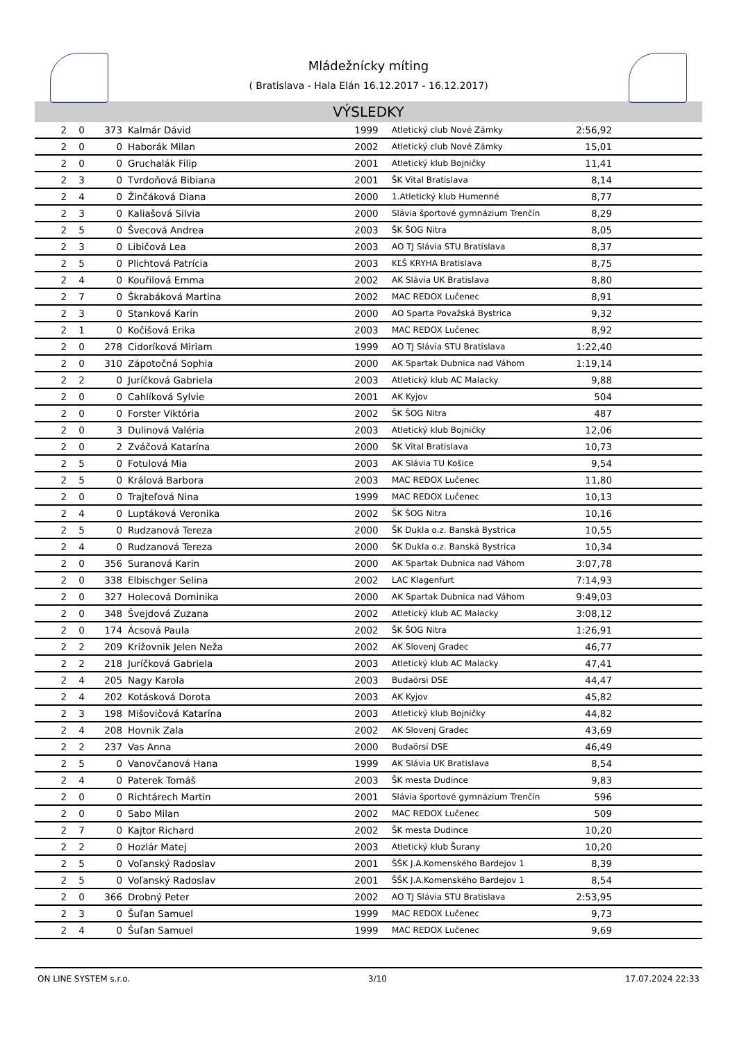Mládežnícky míting
( Bratislava - Hala Elán 16.12.2017 - 16.12.2017)
VÝSLEDKY
| 2 | 0 | 373 | Kalmár Dávid | 1999 | Atletický club Nové Zámky | 2:56,92 | |
| 2 | 0 | 0 | Haborák Milan | 2002 | Atletický club Nové Zámky | 15,01 | |
| 2 | 0 | 0 | Gruchalák Filip | 2001 | Atletický klub Bojničky | 11,41 | |
| 2 | 3 | 0 | Tvrdoňová Bibiana | 2001 | ŠK Vital Bratislava | 8,14 | |
| 2 | 4 | 0 | Žinčáková Diana | 2000 | 1.Atletický klub Humenné | 8,77 | |
| 2 | 3 | 0 | Kaliašová Silvia | 2000 | Slávia športové gymnázium Trenčín | 8,29 | |
| 2 | 5 | 0 | Švecová Andrea | 2003 | ŠK ŠOG Nitra | 8,05 | |
| 2 | 3 | 0 | Libičová Lea | 2003 | AO TJ Slávia STU Bratislava | 8,37 | |
| 2 | 5 | 0 | Plichtová Patrícia | 2003 | KĽŠ KRYHA Bratislava | 8,75 | |
| 2 | 4 | 0 | Kouřilová Emma | 2002 | AK Slávia UK Bratislava | 8,80 | |
| 2 | 7 | 0 | Škrabáková Martina | 2002 | MAC REDOX Lučenec | 8,91 | |
| 2 | 3 | 0 | Stanková Karin | 2000 | AO Sparta Považská Bystrica | 9,32 | |
| 2 | 1 | 0 | Kočišová Erika | 2003 | MAC REDOX Lučenec | 8,92 | |
| 2 | 0 | 278 | Cidoríková Miriam | 1999 | AO TJ Slávia STU Bratislava | 1:22,40 | |
| 2 | 0 | 310 | Zápotočná Sophia | 2000 | AK Spartak Dubnica nad Váhom | 1:19,14 | |
| 2 | 2 | 0 | Juríčková Gabriela | 2003 | Atletický klub AC Malacky | 9,88 | |
| 2 | 0 | 0 | Cahlíková Sylvie | 2001 | AK Kyjov | 504 | |
| 2 | 0 | 0 | Forster Viktória | 2002 | ŠK ŠOG Nitra | 487 | |
| 2 | 0 | 3 | Dulinová Valéria | 2003 | Atletický klub Bojničky | 12,06 | |
| 2 | 0 | 2 | Zváčová Katarína | 2000 | ŠK Vital Bratislava | 10,73 | |
| 2 | 5 | 0 | Fotulová Mia | 2003 | AK Slávia TU Košice | 9,54 | |
| 2 | 5 | 0 | Králová Barbora | 2003 | MAC REDOX Lučenec | 11,80 | |
| 2 | 0 | 0 | Trajteľová Nina | 1999 | MAC REDOX Lučenec | 10,13 | |
| 2 | 4 | 0 | Luptáková Veronika | 2002 | ŠK ŠOG Nitra | 10,16 | |
| 2 | 5 | 0 | Rudzanová Tereza | 2000 | ŠK Dukla o.z. Banská Bystrica | 10,55 | |
| 2 | 4 | 0 | Rudzanová Tereza | 2000 | ŠK Dukla o.z. Banská Bystrica | 10,34 | |
| 2 | 0 | 356 | Suranová Karin | 2000 | AK Spartak Dubnica nad Váhom | 3:07,78 | |
| 2 | 0 | 338 | Elbischger Selina | 2002 | LAC Klagenfurt | 7:14,93 | |
| 2 | 0 | 327 | Holecová Dominika | 2000 | AK Spartak Dubnica nad Váhom | 9:49,03 | |
| 2 | 0 | 348 | Švejdová Zuzana | 2002 | Atletický klub AC Malacky | 3:08,12 | |
| 2 | 0 | 174 | Ácsová Paula | 2002 | ŠK ŠOG Nitra | 1:26,91 | |
| 2 | 2 | 209 | Križovnik Jelen Neža | 2002 | AK Slovenj Gradec | 46,77 | |
| 2 | 2 | 218 | Juríčková Gabriela | 2003 | Atletický klub AC Malacky | 47,41 | |
| 2 | 4 | 205 | Nagy Karola | 2003 | Budaörsi DSE | 44,47 | |
| 2 | 4 | 202 | Kotásková Dorota | 2003 | AK Kyjov | 45,82 | |
| 2 | 3 | 198 | Mišovičová Katarína | 2003 | Atletický klub Bojničky | 44,82 | |
| 2 | 4 | 208 | Hovnik Zala | 2002 | AK Slovenj Gradec | 43,69 | |
| 2 | 2 | 237 | Vas Anna | 2000 | Budaörsi DSE | 46,49 | |
| 2 | 5 | 0 | Vanovčanová Hana | 1999 | AK Slávia UK Bratislava | 8,54 | |
| 2 | 4 | 0 | Paterek Tomáš | 2003 | ŠK mesta Dudince | 9,83 | |
| 2 | 0 | 0 | Richtárech Martin | 2001 | Slávia športové gymnázium Trenčín | 596 | |
| 2 | 0 | 0 | Sabo Milan | 2002 | MAC REDOX Lučenec | 509 | |
| 2 | 7 | 0 | Kajtor Richard | 2002 | ŠK mesta Dudince | 10,20 | |
| 2 | 2 | 0 | Hozlár Matej | 2003 | Atletický klub Šurany | 10,20 | |
| 2 | 5 | 0 | Voľanský Radoslav | 2001 | ŠŠK J.A.Komenského Bardejov 1 | 8,39 | |
| 2 | 5 | 0 | Voľanský Radoslav | 2001 | ŠŠK J.A.Komenského Bardejov 1 | 8,54 | |
| 2 | 0 | 366 | Drobný Peter | 2002 | AO TJ Slávia STU Bratislava | 2:53,95 | |
| 2 | 3 | 0 | Šuľan Samuel | 1999 | MAC REDOX Lučenec | 9,73 | |
| 2 | 4 | 0 | Šuľan Samuel | 1999 | MAC REDOX Lučenec | 9,69 | |
ON LINE SYSTEM s.r.o. 3/10 17.07.2024 22:33